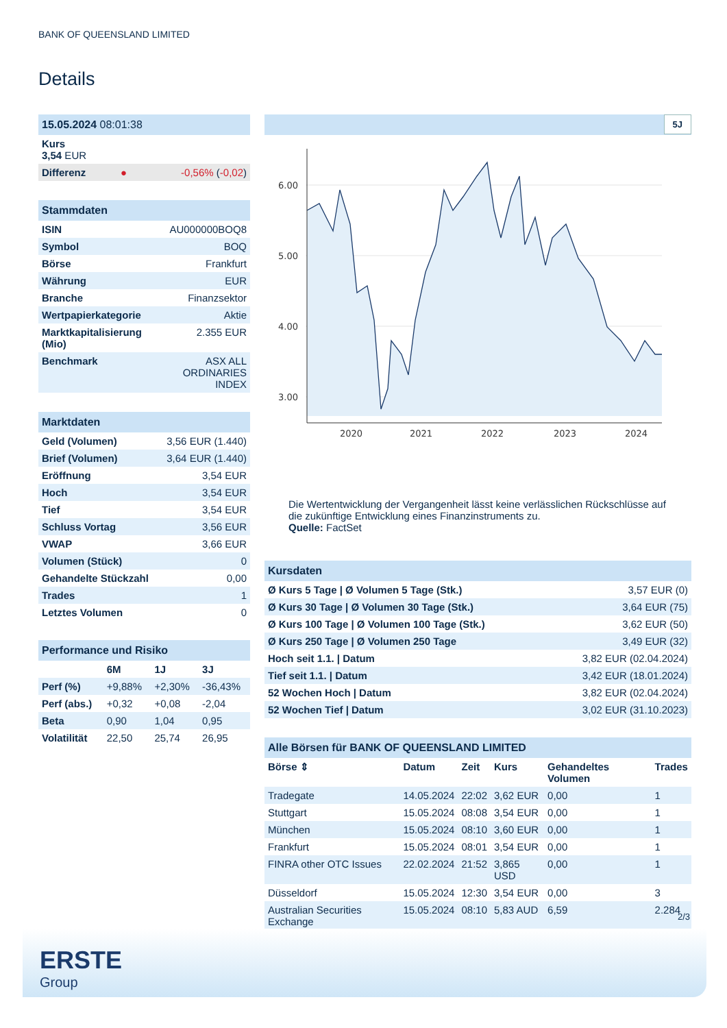BANK OF QUEENSLAND LIMITED
Details
| 15.05.2024 08:01:38 | | |
| Kurs 3,54 EUR | | |
| Differenz | ● | -0,56% ( -0,02 ) |
| Stammdaten | |
| ISIN | AU000000BOQ8 |
| Symbol | BOQ |
| Börse | Frankfurt |
| Währung | EUR |
| Branche | Finanzsektor |
| Wertpapierkategorie | Aktie |
| Marktkapitalisierung (Mio) | 2.355 EUR |
| Benchmark | ASX ALL ORDINARIES INDEX |
| Marktdaten | |
| Geld (Volumen) | 3,56 EUR (1.440) |
| Brief (Volumen) | 3,64 EUR (1.440) |
| Eröffnung | 3,54 EUR |
| Hoch | 3,54 EUR |
| Tief | 3,54 EUR |
| Schluss Vortag | 3,56 EUR |
| VWAP | 3,66 EUR |
| Volumen (Stück) | 0 |
| Gehandelte Stückzahl | 0,00 |
| Trades | 1 |
| Letztes Volumen | 0 |
| Performance und Risiko | | | |
| | 6M | 1J | 3J |
| Perf (%) | +9,88% | +2,30% | -36,43% |
| Perf (abs.) | +0,32 | +0,08 | -2,04 |
| Beta | 0,90 | 1,04 | 0,95 |
| Volatilität | 22,50 | 25,74 | 26,95 |
5J
6.00
5.00
4.00
3.00
2020
2021
2022
2023
2024
Die Wertentwicklung der Vergangenheit lässt keine verlässlichen Rückschlüsse auf die zukünftige Entwicklung eines Finanzinstruments zu.
Quelle: FactSet
| Kursdaten | |
| Ø Kurs 5 Tage / Ø Volumen 5 Tage (Stk.) | 3,57 EUR (0) |
| Ø Kurs 30 Tage / Ø Volumen 30 Tage (Stk.) | 3,64 EUR (75) |
| Ø Kurs 100 Tage / Ø Volumen 100 Tage (Stk.) | 3,62 EUR (50) |
| Ø Kurs 250 Tage / Ø Volumen 250 Tage | 3,49 EUR (32) |
| Hoch seit 1.1. / Datum | 3,82 EUR (02.04.2024) |
| Tief seit 1.1. / Datum | 3,42 EUR (18.01.2024) |
| 52 Wochen Hoch / Datum | 3,82 EUR (02.04.2024) |
| 52 Wochen Tief / Datum | 3,02 EUR (31.10.2023) |
| Alle Börsen für BANK OF QUEENSLAND LIMITED | | | | | |
| Börse ⇕ | Datum | Zeit | Kurs | Gehandeltes Volumen | Trades |
| Tradegate | 14.05.2024 | 22:02 | 3,62 EUR | 0,00 | 1 |
| Stuttgart | 15.05.2024 | 08:08 | 3,54 EUR | 0,00 | 1 |
| München | 15.05.2024 | 08:10 | 3,60 EUR | 0,00 | 1 |
| Frankfurt | 15.05.2024 | 08:01 | 3,54 EUR | 0,00 | 1 |
| FINRA other OTC Issues | 22.02.2024 | 21:52 | 3,865 USD | 0,00 | 1 |
| Düsseldorf | 15.05.2024 | 12:30 | 3,54 EUR | 0,00 | 3 |
| Australian Securities Exchange | 15.05.2024 | 08:10 | 5,83 AUD | 6,59 | 2.284 |
2/3
ERSTE
Group